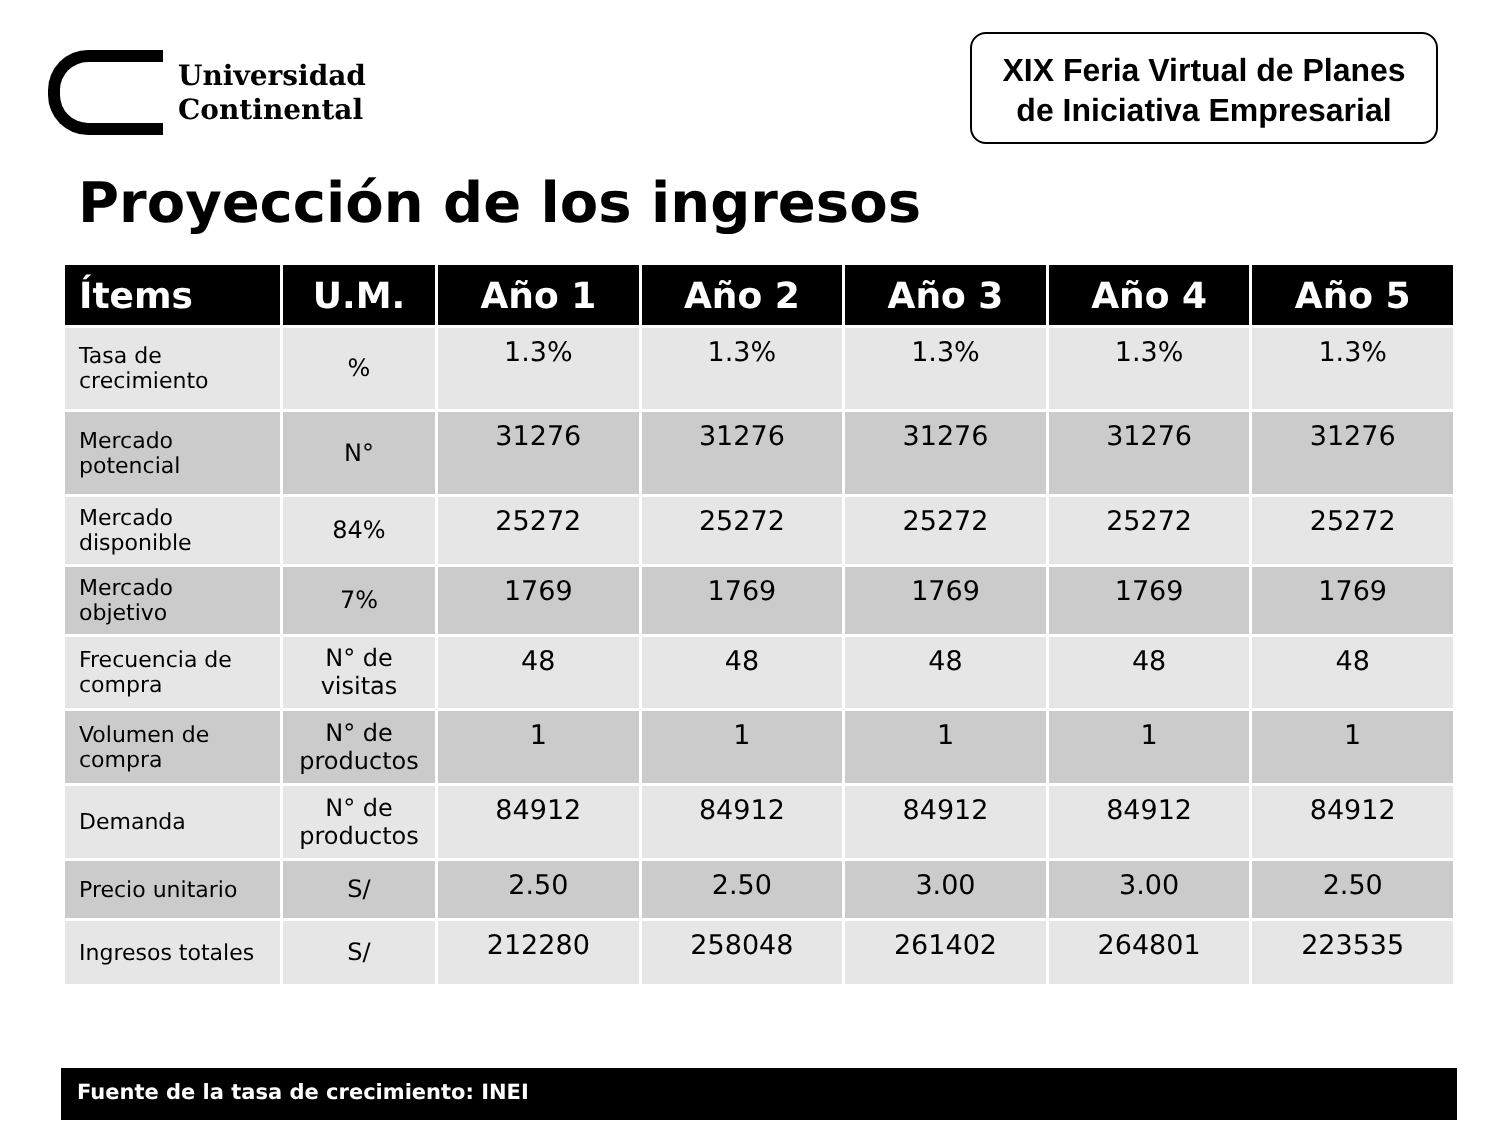Universidad
Continental
XIX Feria Virtual de Planes
de Iniciativa Empresarial
Proyección de los ingresos
| Ítems | U.M. | Año 1 | Año 2 | Año 3 | Año 4 | Año 5 |
| --- | --- | --- | --- | --- | --- | --- |
| Tasa de crecimiento | % | 1.3% | 1.3% | 1.3% | 1.3% | 1.3% |
| Mercado potencial | N° | 31276 | 31276 | 31276 | 31276 | 31276 |
| Mercado disponible | 84% | 25272 | 25272 | 25272 | 25272 | 25272 |
| Mercado objetivo | 7% | 1769 | 1769 | 1769 | 1769 | 1769 |
| Frecuencia de compra | N° de visitas | 48 | 48 | 48 | 48 | 48 |
| Volumen de compra | N° de productos | 1 | 1 | 1 | 1 | 1 |
| Demanda | N° de productos | 84912 | 84912 | 84912 | 84912 | 84912 |
| Precio unitario | S/ | 2.50 | 2.50 | 3.00 | 3.00 | 2.50 |
| Ingresos totales | S/ | 212280 | 258048 | 261402 | 264801 | 223535 |
Fuente de la tasa de crecimiento: INEI